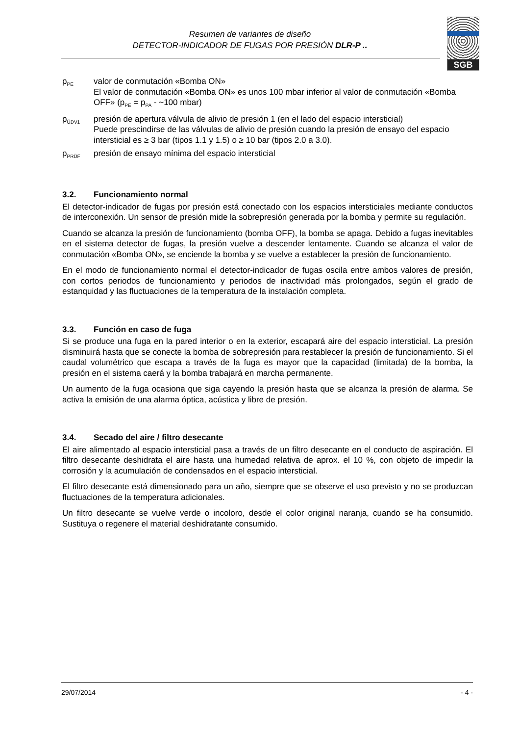Resumen de variantes de diseño
DETECTOR-INDICADOR DE FUGAS POR PRESIÓN DLR-P ..
SGB
p<sub>PE</sub>
valor de conmutación «Bomba ON»
El valor de conmutación «Bomba ON» es unos 100 mbar inferior al valor de conmutación «Bomba OFF» (p<sub>PE</sub> = p<sub>PA</sub> - ~100 mbar)
p<sub>ÜDV1</sub>
presión de apertura válvula de alivio de presión 1 (en el lado del espacio intersticial)
Puede prescindirse de las válvulas de alivio de presión cuando la presión de ensayo del espacio intersticial es ≥ 3 bar (tipos 1.1 y 1.5) o ≥ 10 bar (tipos 2.0 a 3.0).
p<sub>PRÜF</sub>
presión de ensayo mínima del espacio intersticial
3.2. Funcionamiento normal
El detector-indicador de fugas por presión está conectado con los espacios intersticiales mediante conductos de interconexión. Un sensor de presión mide la sobrepresión generada por la bomba y permite su regulación.
Cuando se alcanza la presión de funcionamiento (bomba OFF), la bomba se apaga. Debido a fugas inevitables en el sistema detector de fugas, la presión vuelve a descender lentamente. Cuando se alcanza el valor de conmutación «Bomba ON», se enciende la bomba y se vuelve a establecer la presión de funcionamiento.
En el modo de funcionamiento normal el detector-indicador de fugas oscila entre ambos valores de presión, con cortos periodos de funcionamiento y periodos de inactividad más prolongados, según el grado de estanquidad y las fluctuaciones de la temperatura de la instalación completa.
3.3. Función en caso de fuga
Si se produce una fuga en la pared interior o en la exterior, escapará aire del espacio intersticial. La presión disminuirá hasta que se conecte la bomba de sobrepresión para restablecer la presión de funcionamiento. Si el caudal volumétrico que escapa a través de la fuga es mayor que la capacidad (limitada) de la bomba, la presión en el sistema caerá y la bomba trabajará en marcha permanente.
Un aumento de la fuga ocasiona que siga cayendo la presión hasta que se alcanza la presión de alarma. Se activa la emisión de una alarma óptica, acústica y libre de presión.
3.4. Secado del aire / filtro desecante
El aire alimentado al espacio intersticial pasa a través de un filtro desecante en el conducto de aspiración. El filtro desecante deshidrata el aire hasta una humedad relativa de aprox. el 10 %, con objeto de impedir la corrosión y la acumulación de condensados en el espacio intersticial.
El filtro desecante está dimensionado para un año, siempre que se observe el uso previsto y no se produzcan fluctuaciones de la temperatura adicionales.
Un filtro desecante se vuelve verde o incoloro, desde el color original naranja, cuando se ha consumido. Sustituya o regenere el material deshidratante consumido.
29/07/2014 - 4 -